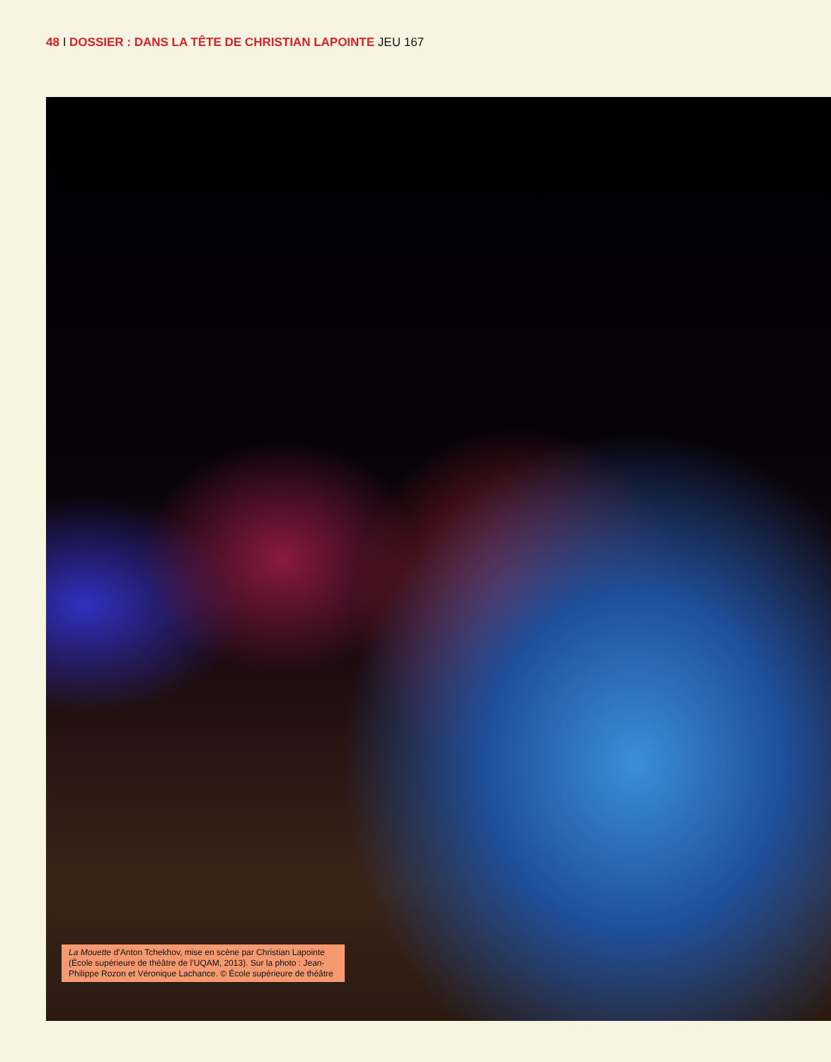48 I DOSSIER : DANS LA TÊTE DE CHRISTIAN LAPOINTE JEU 167
La Mouette d’Anton Tchekhov, mise en scène par Christian Lapointe (École supérieure de théâtre de l’UQAM, 2013). Sur la photo : Jean-Philippe Rozon et Véronique Lachance. © École supérieure de théâtre